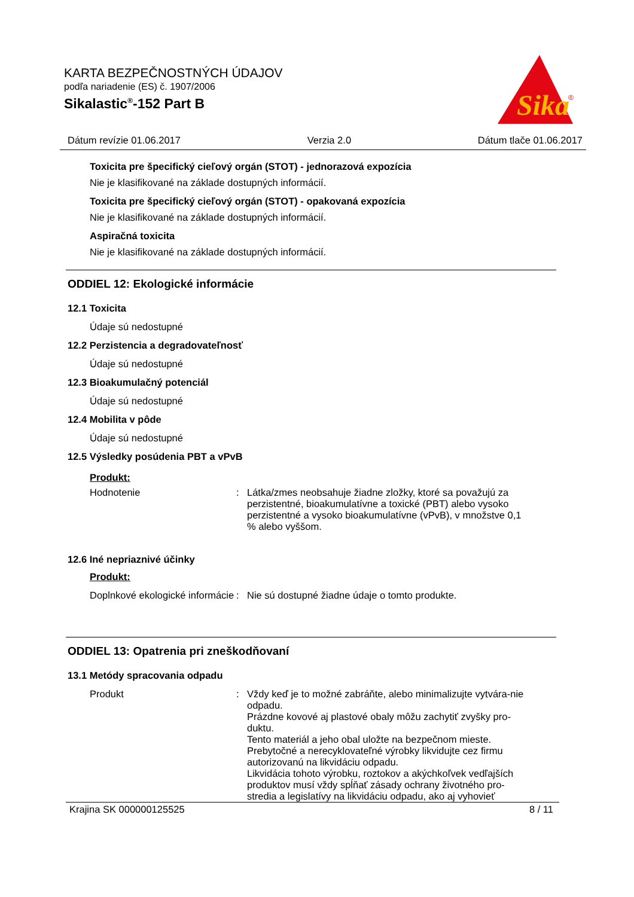KARTA BEZPEČNOSTNÝCH ÚDAJOV
podľa nariadenie (ES) č. 1907/2006
Sikalastic<sup>®</sup>-152 Part B
Sika
®
Dátum revízie 01.06.2017 Verzia 2.0 Dátum tlače 01.06.2017
Toxicita pre špecifický cieľový orgán (STOT) - jednorazová expozícia
Nie je klasifikované na základe dostupných informácií.
Toxicita pre špecifický cieľový orgán (STOT) - opakovaná expozícia
Nie je klasifikované na základe dostupných informácií.
Aspiračná toxicita
Nie je klasifikované na základe dostupných informácií.
ODDIEL 12: Ekologické informácie
12.1 Toxicita
Údaje sú nedostupné
12.2 Perzistencia a degradovateľnosť
Údaje sú nedostupné
12.3 Bioakumulačný potenciál
Údaje sú nedostupné
12.4 Mobilita v pôde
Údaje sú nedostupné
12.5 Výsledky posúdenia PBT a vPvB
Produkt:
Hodnotenie : Látka/zmes neobsahuje žiadne zložky, ktoré sa považujú za perzistentné, bioakumulatívne a toxické (PBT) alebo vysoko perzistentné a vysoko bioakumulatívne (vPvB), v množstve 0,1 % alebo vyššom.
12.6 Iné nepriaznivé účinky
Produkt:
Doplnkové ekologické informácie
: Nie sú dostupné žiadne údaje o tomto produkte.
ODDIEL 13: Opatrenia pri zneškodňovaní
13.1 Metódy spracovania odpadu
Produkt : Vždy keď je to možné zabráňte, alebo minimalizujte vytvára-nie odpadu.
Prázdne kovové aj plastové obaly môžu zachytiť zvyšky pro-duktu.
Tento materiál a jeho obal uložte na bezpečnom mieste.
Prebytočné a nerecyklovateľné výrobky likvidujte cez firmu autorizovanú na likvidáciu odpadu.
Likvidácia tohoto výrobku, roztokov a akýchkoľvek vedľajších produktov musí vždy spĺňať zásady ochrany životného pro-stredia a legislatívy na likvidáciu odpadu, ako aj vyhovieť
Krajina SK 000000125525 8 / 11